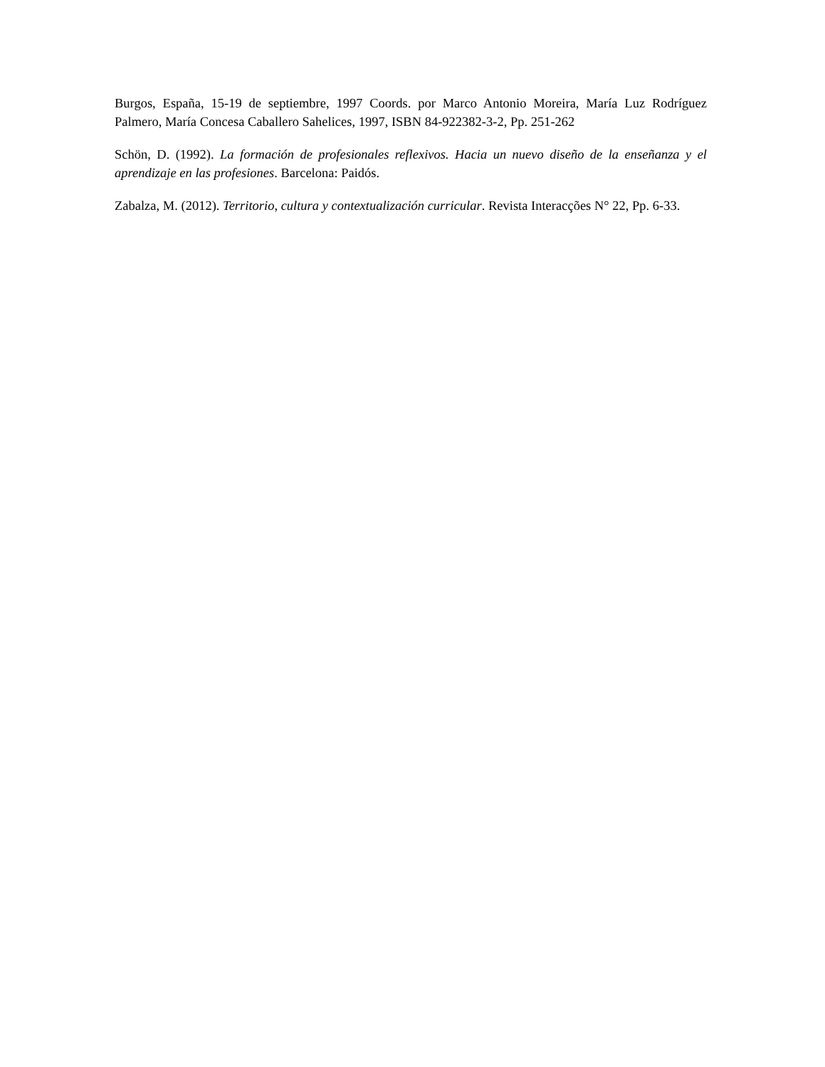Burgos, España, 15-19 de septiembre, 1997 Coords. por Marco Antonio Moreira, María Luz Rodríguez Palmero, María Concesa Caballero Sahelices, 1997, ISBN 84-922382-3-2, Pp. 251-262
Schön, D. (1992). La formación de profesionales reflexivos. Hacia un nuevo diseño de la enseñanza y el aprendizaje en las profesiones. Barcelona: Paidós.
Zabalza, M. (2012). Territorio, cultura y contextualización curricular. Revista Interacções N° 22, Pp. 6-33.